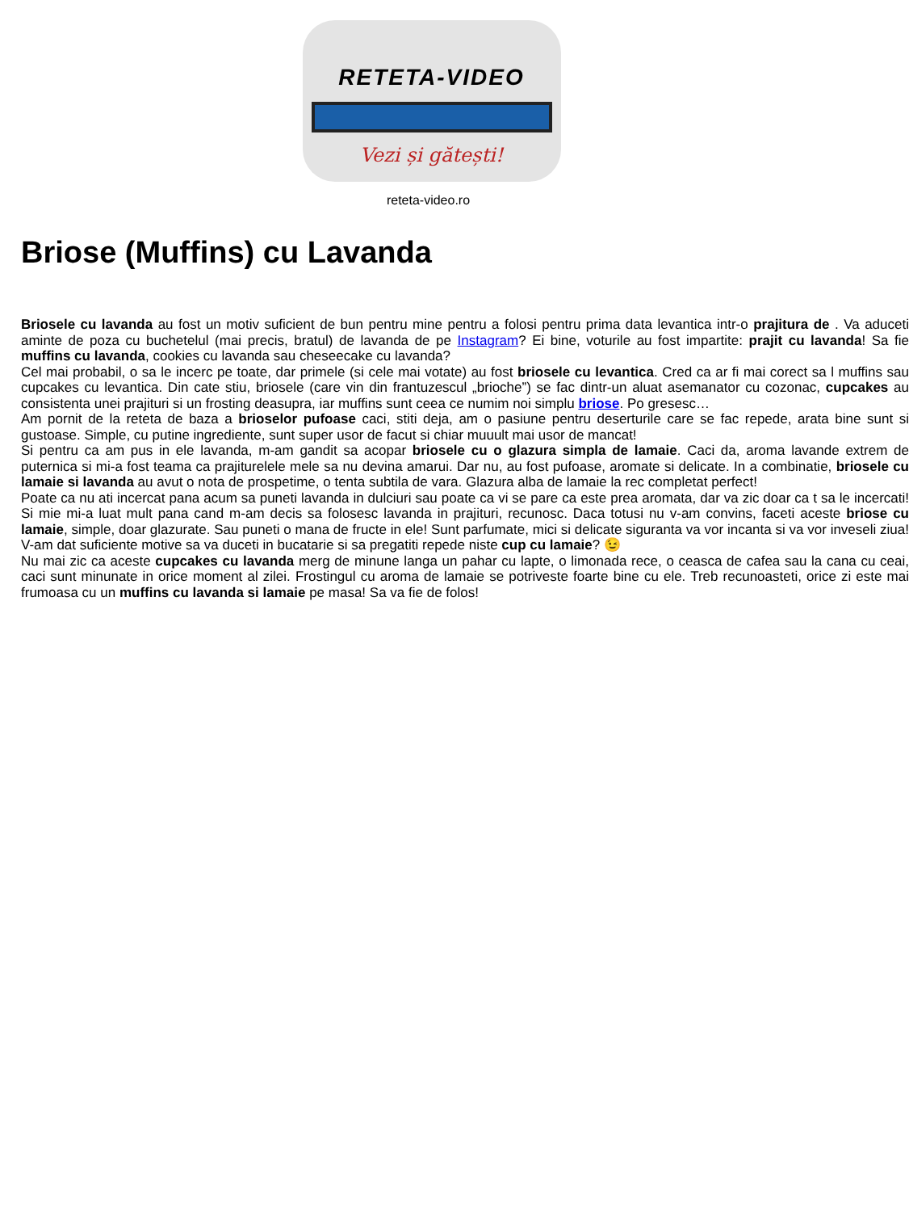RETETA-VIDEO
Vezi și gătești!
reteta-video.ro
Briose (Muffins) cu Lavanda
Briosele cu lavanda au fost un motiv suficient de bun pentru mine pentru a folosi pentru prima data levantica intr-o prajitura de . Va aduceti aminte de poza cu buchetelul (mai precis, bratul) de lavanda de pe Instagram? Ei bine, voturile au fost impartite: prajit cu lavanda! Sa fie muffins cu lavanda, cookies cu lavanda sau cheseecake cu lavanda?
Cel mai probabil, o sa le incerc pe toate, dar primele (si cele mai votate) au fost briosele cu levantica. Cred ca ar fi mai corect sa l muffins sau cupcakes cu levantica. Din cate stiu, briosele (care vin din frantuzescul „brioche”) se fac dintr-un aluat asemanator cu cozonac, cupcakes au consistenta unei prajituri si un frosting deasupra, iar muffins sunt ceea ce numim noi simplu briose. Po gresesc…
Am pornit de la reteta de baza a brioselor pufoase caci, stiti deja, am o pasiune pentru deserturile care se fac repede, arata bine sunt si gustoase. Simple, cu putine ingrediente, sunt super usor de facut si chiar muuult mai usor de mancat!
Si pentru ca am pus in ele lavanda, m-am gandit sa acopar briosele cu o glazura simpla de lamaie. Caci da, aroma lavande extrem de puternica si mi-a fost teama ca prajiturelele mele sa nu devina amarui. Dar nu, au fost pufoase, aromate si delicate. In a combinatie, briosele cu lamaie si lavanda au avut o nota de prospetime, o tenta subtila de vara. Glazura alba de lamaie la rec completat perfect!
Poate ca nu ati incercat pana acum sa puneti lavanda in dulciuri sau poate ca vi se pare ca este prea aromata, dar va zic doar ca t sa le incercati! Si mie mi-a luat mult pana cand m-am decis sa folosesc lavanda in prajituri, recunosc. Daca totusi nu v-am convins, faceti aceste briose cu lamaie, simple, doar glazurate. Sau puneti o mana de fructe in ele! Sunt parfumate, mici si delicate siguranta va vor incanta si va vor inveseli ziua! V-am dat suficiente motive sa va duceti in bucatarie si sa pregatiti repede niste cup cu lamaie? 😉
Nu mai zic ca aceste cupcakes cu lavanda merg de minune langa un pahar cu lapte, o limonada rece, o ceasca de cafea sau la cana cu ceai, caci sunt minunate in orice moment al zilei. Frostingul cu aroma de lamaie se potriveste foarte bine cu ele. Treb recunoasteti, orice zi este mai frumoasa cu un muffins cu lavanda si lamaie pe masa! Sa va fie de folos!